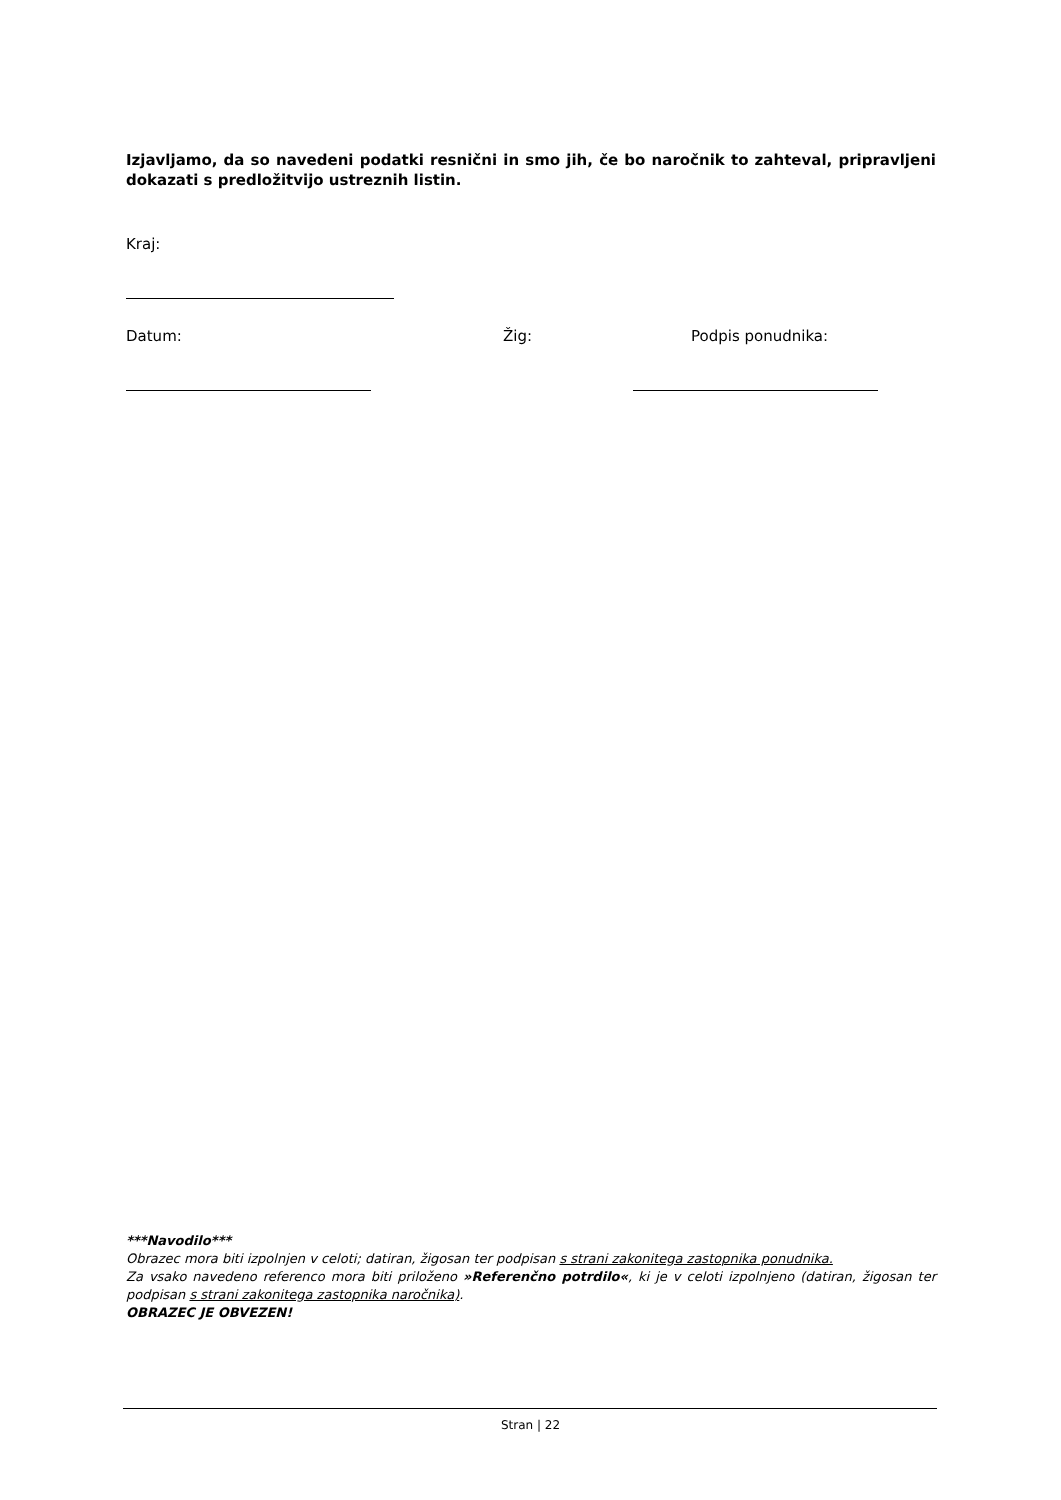Izjavljamo, da so navedeni podatki resnični in smo jih, če bo naročnik to zahteval, pripravljeni dokazati s predložitvijo ustreznih listin.
Kraj:
Datum: Žig: Podpis ponudnika:
***Navodilo***
Obrazec mora biti izpolnjen v celoti; datiran, žigosan ter podpisan s strani zakonitega zastopnika ponudnika.
Za vsako navedeno referenco mora biti priloženo »Referenčno potrdilo«, ki je v celoti izpolnjeno (datiran, žigosan ter podpisan s strani zakonitega zastopnika naročnika).
OBRAZEC JE OBVEZEN!
Stran | 22